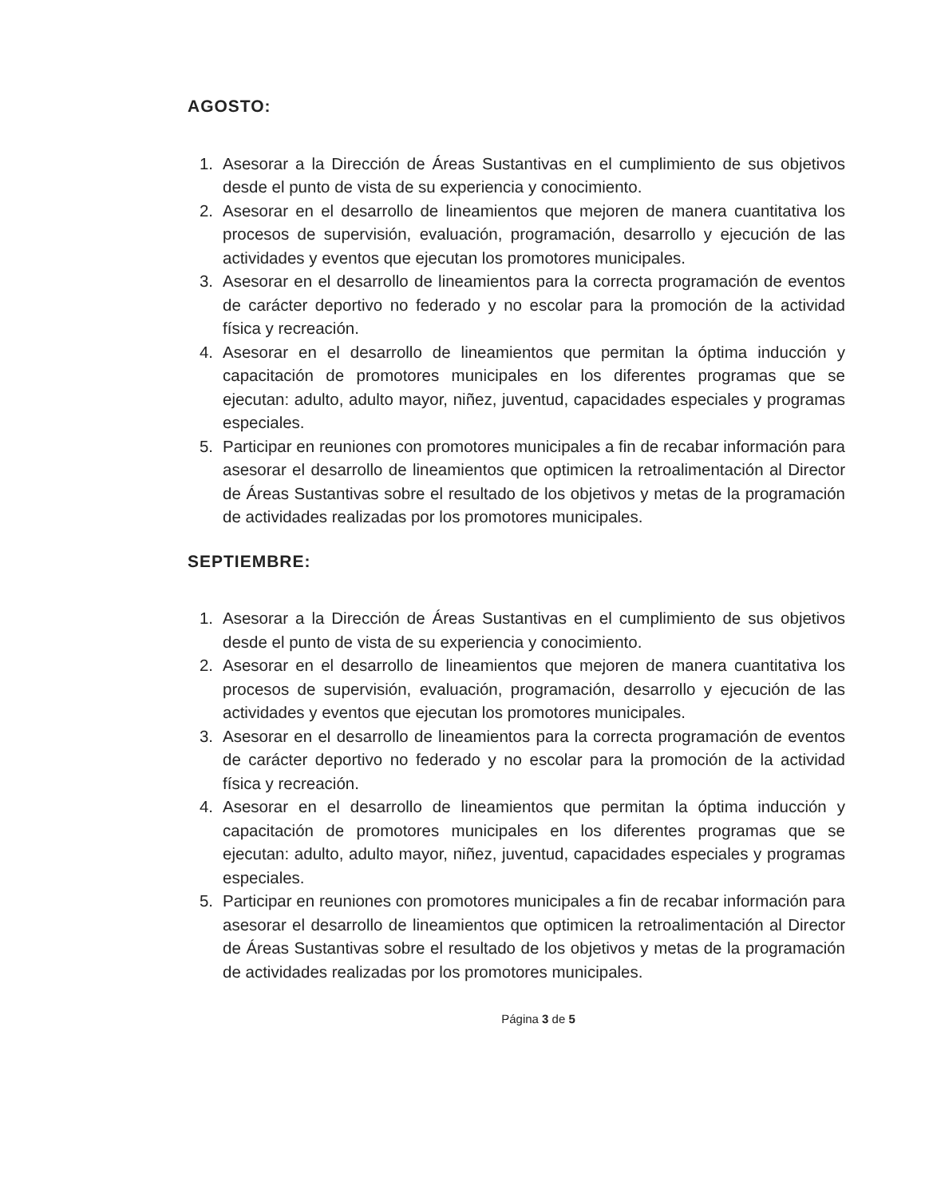AGOSTO:
1. Asesorar a la Dirección de Áreas Sustantivas en el cumplimiento de sus objetivos desde el punto de vista de su experiencia y conocimiento.
2. Asesorar en el desarrollo de lineamientos que mejoren de manera cuantitativa los procesos de supervisión, evaluación, programación, desarrollo y ejecución de las actividades y eventos que ejecutan los promotores municipales.
3. Asesorar en el desarrollo de lineamientos para la correcta programación de eventos de carácter deportivo no federado y no escolar para la promoción de la actividad física y recreación.
4. Asesorar en el desarrollo de lineamientos que permitan la óptima inducción y capacitación de promotores municipales en los diferentes programas que se ejecutan: adulto, adulto mayor, niñez, juventud, capacidades especiales y programas especiales.
5. Participar en reuniones con promotores municipales a fin de recabar información para asesorar el desarrollo de lineamientos que optimicen la retroalimentación al Director de Áreas Sustantivas sobre el resultado de los objetivos y metas de la programación de actividades realizadas por los promotores municipales.
SEPTIEMBRE:
1. Asesorar a la Dirección de Áreas Sustantivas en el cumplimiento de sus objetivos desde el punto de vista de su experiencia y conocimiento.
2. Asesorar en el desarrollo de lineamientos que mejoren de manera cuantitativa los procesos de supervisión, evaluación, programación, desarrollo y ejecución de las actividades y eventos que ejecutan los promotores municipales.
3. Asesorar en el desarrollo de lineamientos para la correcta programación de eventos de carácter deportivo no federado y no escolar para la promoción de la actividad física y recreación.
4. Asesorar en el desarrollo de lineamientos que permitan la óptima inducción y capacitación de promotores municipales en los diferentes programas que se ejecutan: adulto, adulto mayor, niñez, juventud, capacidades especiales y programas especiales.
5. Participar en reuniones con promotores municipales a fin de recabar información para asesorar el desarrollo de lineamientos que optimicen la retroalimentación al Director de Áreas Sustantivas sobre el resultado de los objetivos y metas de la programación de actividades realizadas por los promotores municipales.
Página 3 de 5